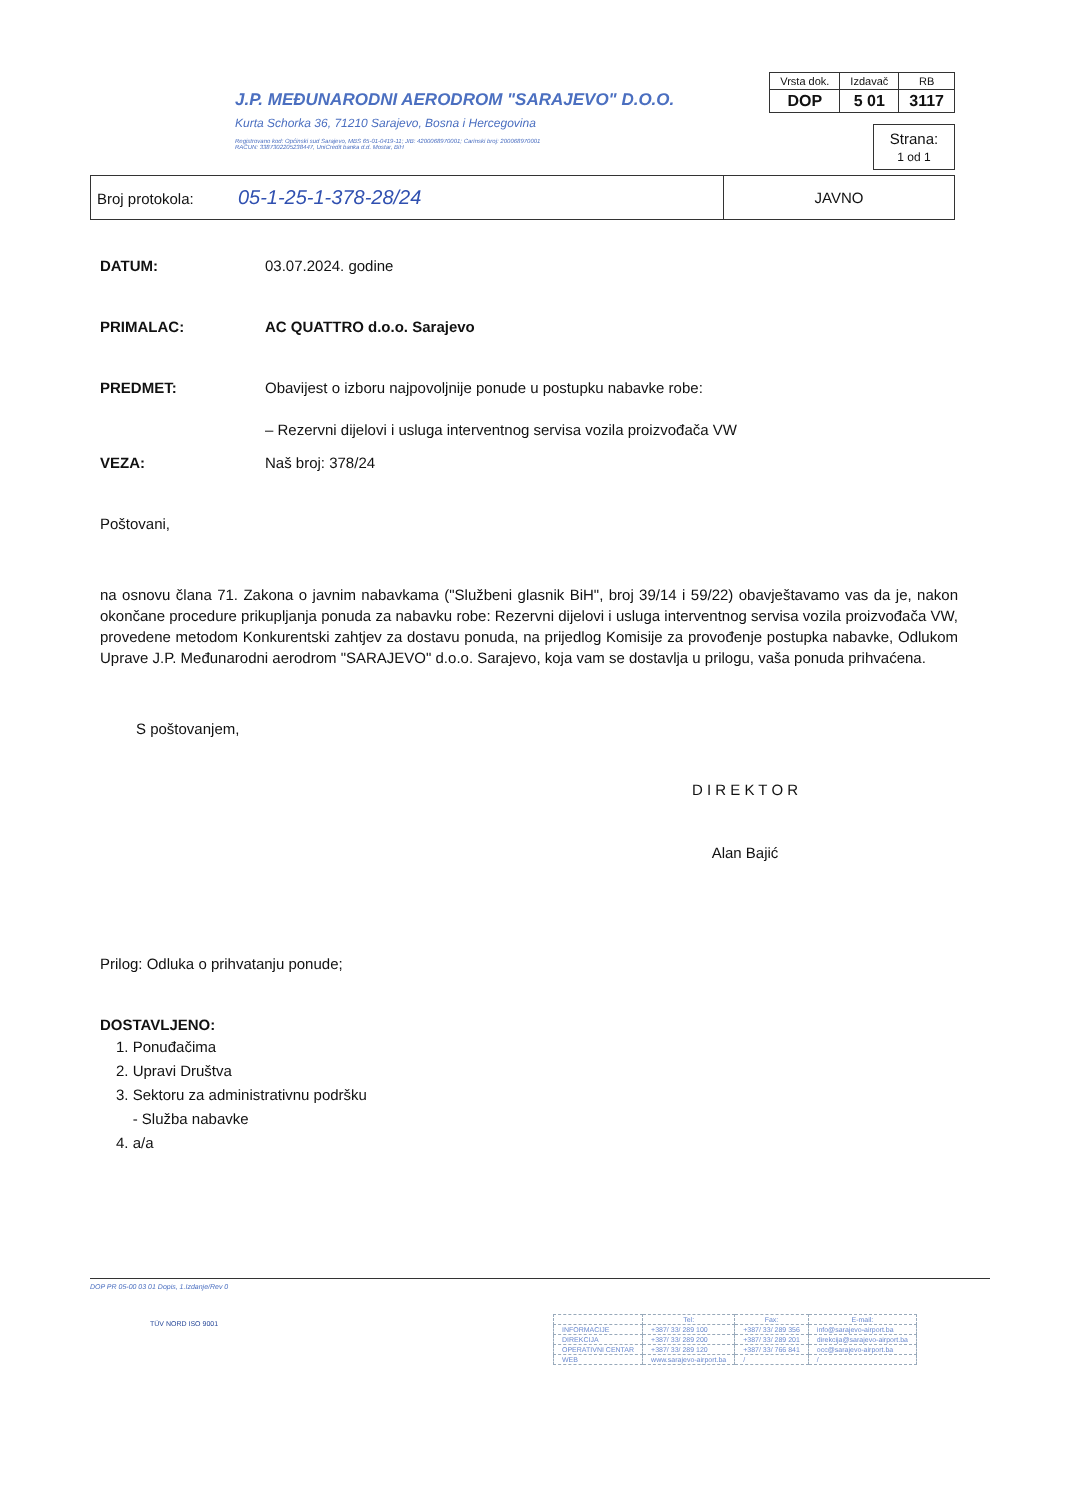J.P. MEĐUNARODNI AERODROM "SARAJEVO" D.O.O.
Kurta Schorka 36, 71210 Sarajevo, Bosna i Hercegovina
Registrovano kod: Općinski sud Sarajevo, MBS 65-01-0419-11; JIB: 4200068970001; Carinski broj: 200068970001
RAČUN: 3387302205238447, UniCredit banka d.d. Mostar, BiH
| Vrsta dok. | Izdavač | RB |
| DOP | 5 01 | 3117 |
Strana:
1 od 1
| Broj protokola: 05-1-25-1-378-28/24 | JAVNO |
DATUM: 03.07.2024. godine
PRIMALAC: AC QUATTRO d.o.o. Sarajevo
PREDMET: Obavijest o izboru najpovoljnije ponude u postupku nabavke robe:
– Rezervni dijelovi i usluga interventnog servisa vozila proizvođača VW
VEZA: Naš broj: 378/24
Poštovani,
na osnovu člana 71. Zakona o javnim nabavkama ("Službeni glasnik BiH", broj 39/14 i 59/22) obavještavamo vas da je, nakon okončane procedure prikupljanja ponuda za nabavku robe: Rezervni dijelovi i usluga interventnog servisa vozila proizvođača VW, provedene metodom Konkurentski zahtjev za dostavu ponuda, na prijedlog Komisije za provođenje postupka nabavke, Odlukom Uprave J.P. Međunarodni aerodrom "SARAJEVO" d.o.o. Sarajevo, koja vam se dostavlja u prilogu, vaša ponuda prihvaćena.
S poštovanjem,
D I R E K T O R
Alan Bajić
Prilog: Odluka o prihvatanju ponude;
DOSTAVLJENO:
1. Ponuđačima
2. Upravi Društva
3. Sektoru za administrativnu podršku
- Služba nabavke
4. a/a
DOP PR 05-00 03 01 Dopis, 1.Izdanje/Rev 0
| | Tel: | Fax: | E-mail: |
| --- | --- | --- | --- |
| INFORMACIJE | +387/ 33/ 289 100 | +387/ 33/ 289 356 | info@sarajevo-airport.ba |
| DIREKCIJA | +387/ 33/ 289 200 | +387/ 33/ 289 201 | direkcija@sarajevo-airport.ba |
| OPERATIVNI CENTAR | +387/ 33/ 289 120 | +387/ 33/ 766 841 | occ@sarajevo-airport.ba |
| WEB | www.sarajevo-airport.ba | / | / |
TÜV NORD ISO 9001